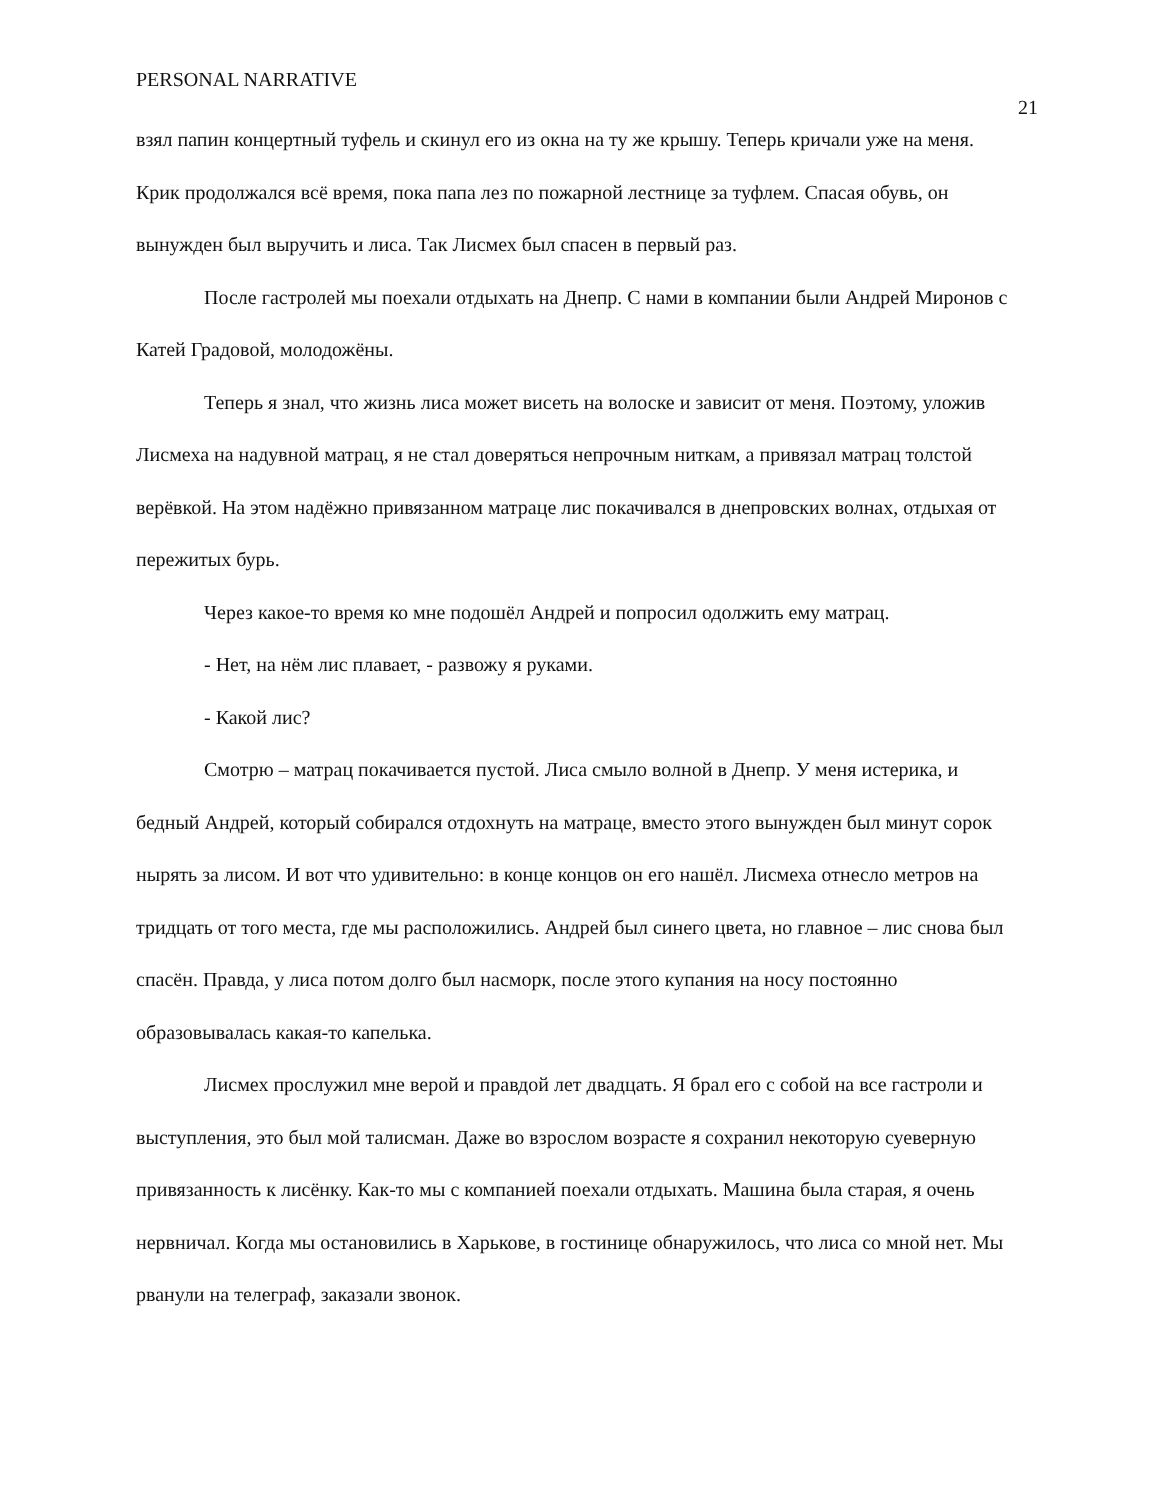PERSONAL NARRATIVE 21
взял папин концертный туфель и скинул его из окна на ту же крышу. Теперь кричали уже на меня. Крик продолжался всё время, пока папа лез по пожарной лестнице за туфлем. Спасая обувь, он вынужден был выручить и лиса. Так Лисмех был спасен в первый раз.
После гастролей мы поехали отдыхать на Днепр. С нами в компании были Андрей Миронов с Катей Градовой, молодожёны.
Теперь я знал, что жизнь лиса может висеть на волоске и зависит от меня. Поэтому, уложив Лисмеха на надувной матрац, я не стал доверяться непрочным ниткам, а привязал матрац толстой верёвкой. На этом надёжно привязанном матраце лис покачивался в днепровских волнах, отдыхая от пережитых бурь.
Через какое-то время ко мне подошёл Андрей и попросил одолжить ему матрац.
- Нет, на нём лис плавает, - развожу я руками.
- Какой лис?
Смотрю – матрац покачивается пустой. Лиса смыло волной в Днепр. У меня истерика, и бедный Андрей, который собирался отдохнуть на матраце, вместо этого вынужден был минут сорок нырять за лисом. И вот что удивительно: в конце концов он его нашёл. Лисмеха отнесло метров на тридцать от того места, где мы расположились. Андрей был синего цвета, но главное – лис снова был спасён. Правда, у лиса потом долго был насморк, после этого купания на носу постоянно образовывалась какая-то капелька.
Лисмех прослужил мне верой и правдой лет двадцать. Я брал его с собой на все гастроли и выступления, это был мой талисман. Даже во взрослом возрасте я сохранил некоторую суеверную привязанность к лисёнку. Как-то мы с компанией поехали отдыхать. Машина была старая, я очень нервничал. Когда мы остановились в Харькове, в гостинице обнаружилось, что лиса со мной нет. Мы рванули на телеграф, заказали звонок.